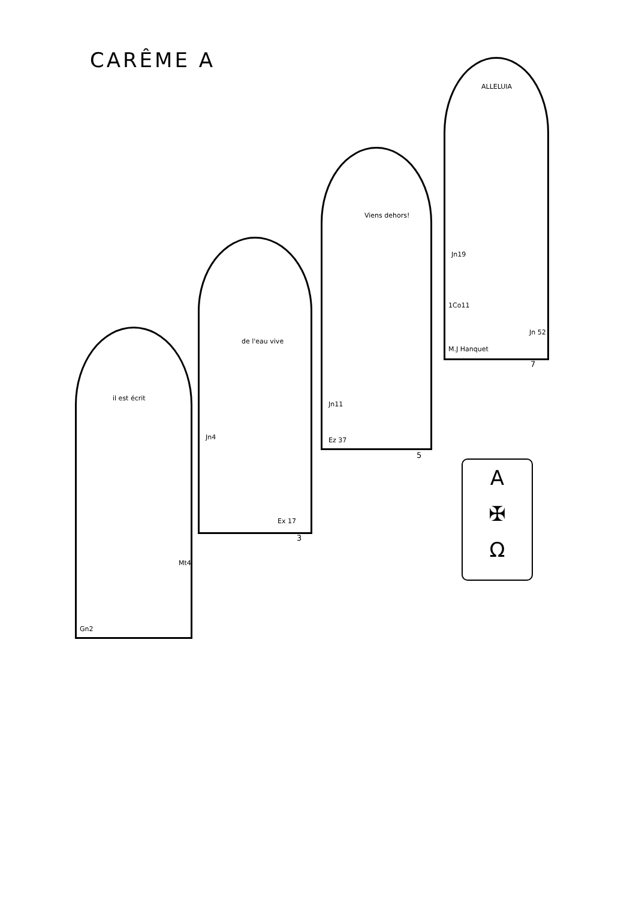CARÊME A
il est écrit
Mt4
Gn2
de l'eau vive
Jn4
Ex 17
3
Viens dehors!
Jn11
Ez 37
5
ALLELUIA
Jn19
1Co11
Jn 52
M.J Hanquet
7
A
✠
Ω